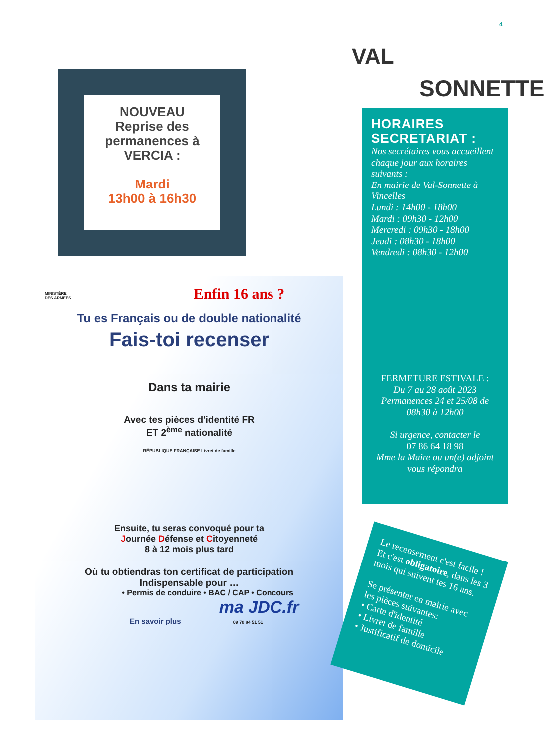4
NOUVEAU
Reprise des
permanences à
VERCIA :
Mardi
13h00 à 16h30
VAL
SONNETTE
HORAIRES SECRETARIAT :
Nos secrétaires vous accueillent chaque jour aux horaires suivants :
En mairie de Val-Sonnette à Vincelles
Lundi : 14h00 - 18h00
Mardi : 09h30 - 12h00
Mercredi : 09h30 - 18h00
Jeudi : 08h30 - 18h00
Vendredi : 08h30 - 12h00
FERMETURE ESTIVALE :
Du 7 au 28 août 2023
Permanences 24 et 25/08 de 08h30 à 12h00
Si urgence, contacter le
07 86 64 18 98
Mme la Maire ou un(e) adjoint vous répondra
MINISTÈRE
DES ARMÉES
Enfin 16 ans ?
Tu es Français ou de double nationalité
Fais-toi recenser
Dans ta mairie
Avec tes pièces d'identité FR
ET 2<sup>ème</sup> nationalité
RÉPUBLIQUE FRANÇAISE Livret de famille
Ensuite, tu seras convoqué pour ta
Journée Défense et Citoyenneté
8 à 12 mois plus tard
Où tu obtiendras ton certificat de participation
Indispensable pour …
• Permis de conduire • BAC / CAP • Concours
ma JDC.fr
En savoir plus 09 70 84 51 51
Le recensement c'est facile !
Et c'est obligatoire, dans les 3 mois qui suivent tes 16 ans.
Se présenter en mairie avec les pièces suivantes:
• Carte d'identité
• Livret de famille
• Justificatif de domicile